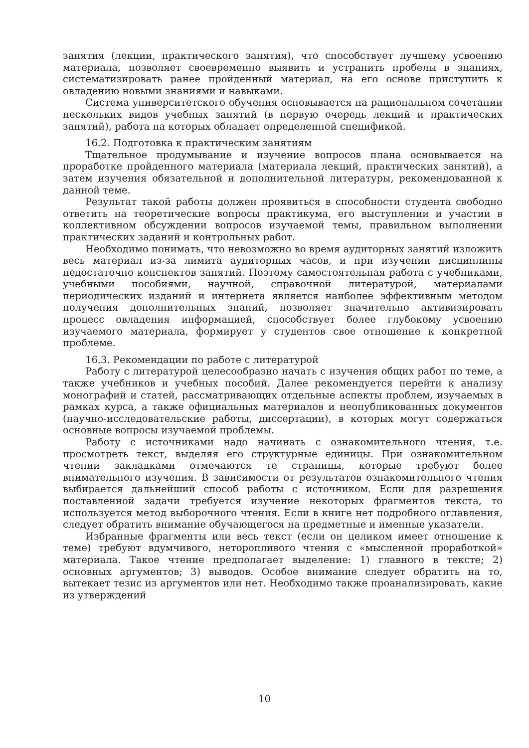занятия (лекции, практического занятия), что способствует лучшему усвоению материала, позволяет своевременно выявить и устранить пробелы в знаниях, систематизировать ранее пройденный материал, на его основе приступить к овладению новыми знаниями и навыками.
Система университетского обучения основывается на рациональном сочетании нескольких видов учебных занятий (в первую очередь лекций и практических занятий), работа на которых обладает определенной спецификой.
16.2. Подготовка к практическим занятиям
Тщательное продумывание и изучение вопросов плана основывается на проработке пройденного материала (материала лекций, практических занятий), а затем изучения обязательной и дополнительной литературы, рекомендованной к данной теме.
Результат такой работы должен проявиться в способности студента свободно ответить на теоретические вопросы практикума, его выступлении и участии в коллективном обсуждении вопросов изучаемой темы, правильном выполнении практических заданий и контрольных работ.
Необходимо понимать, что невозможно во время аудиторных занятий изложить весь материал из-за лимита аудиторных часов, и при изучении дисциплины недостаточно конспектов занятий. Поэтому самостоятельная работа с учебниками, учебными пособиями, научной, справочной литературой, материалами периодических изданий и интернета является наиболее эффективным методом получения дополнительных знаний, позволяет значительно активизировать процесс овладения информацией, способствует более глубокому усвоению изучаемого материала, формирует у студентов свое отношение к конкретной проблеме.
16.3. Рекомендации по работе с литературой
Работу с литературой целесообразно начать с изучения общих работ по теме, а также учебников и учебных пособий. Далее рекомендуется перейти к анализу монографий и статей, рассматривающих отдельные аспекты проблем, изучаемых в рамках курса, а также официальных материалов и неопубликованных документов (научно-исследовательские работы, диссертации), в которых могут содержаться основные вопросы изучаемой проблемы.
Работу с источниками надо начинать с ознакомительного чтения, т.е. просмотреть текст, выделяя его структурные единицы. При ознакомительном чтении закладками отмечаются те страницы, которые требуют более внимательного изучения. В зависимости от результатов ознакомительного чтения выбирается дальнейший способ работы с источником. Если для разрешения поставленной задачи требуется изучение некоторых фрагментов текста, то используется метод выборочного чтения. Если в книге нет подробного оглавления, следует обратить внимание обучающегося на предметные и именные указатели.
Избранные фрагменты или весь текст (если он целиком имеет отношение к теме) требуют вдумчивого, неторопливого чтения с «мысленной проработкой» материала. Такое чтение предполагает выделение: 1) главного в тексте; 2) основных аргументов; 3) выводов. Особое внимание следует обратить на то, вытекает тезис из аргументов или нет. Необходимо также проанализировать, какие из утверждений
10